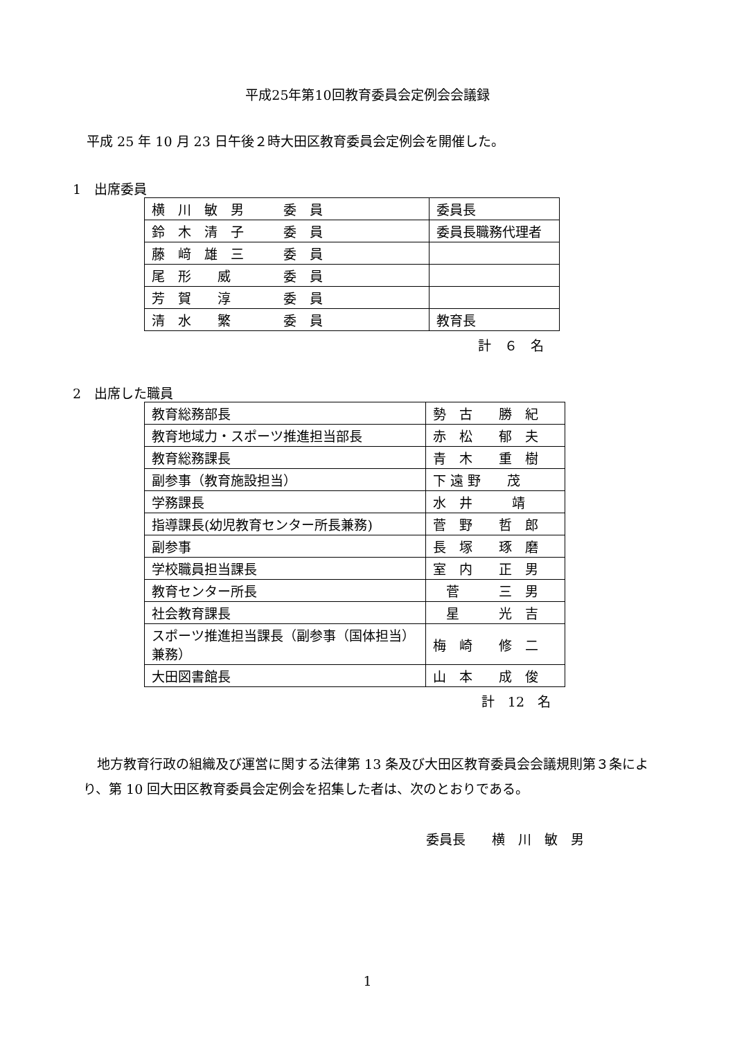平成25年第10回教育委員会定例会会議録
平成 25 年 10 月 23 日午後２時大田区教育委員会定例会を開催した。
1　出席委員
| 横 川 敏 男 委 員 | 委員長 |
| 鈴 木 清 子 委 員 | 委員長職務代理者 |
| 藤 﨑 雄 三 委 員 | |
| 尾 形 威 委 員 | |
| 芳 賀 淳 委 員 | |
| 清 水 繁 委 員 | 教育長 |
計　６　名
2　出席した職員
| 教育総務部長 | 勢 古 勝 紀 |
| 教育地域力・スポーツ推進担当部長 | 赤 松 郁 夫 |
| 教育総務課長 | 青 木 重 樹 |
| 副参事（教育施設担当） | 下 遠 野 茂 |
| 学務課長 | 水 井 靖 |
| 指導課長(幼児教育センター所長兼務) | 菅 野 哲 郎 |
| 副参事 | 長 塚 琢 磨 |
| 学校職員担当課長 | 室 内 正 男 |
| 教育センター所長 | 菅 三 男 |
| 社会教育課長 | 星 光 吉 |
| スポーツ推進担当課長（副参事（国体担当）兼務） | 梅 崎 修 二 |
| 大田図書館長 | 山 本 成 俊 |
計　12　名
地方教育行政の組織及び運営に関する法律第 13 条及び大田区教育委員会会議規則第３条により、第 10 回大田区教育委員会定例会を招集した者は、次のとおりである。
委員長　　横　川　敏　男
1